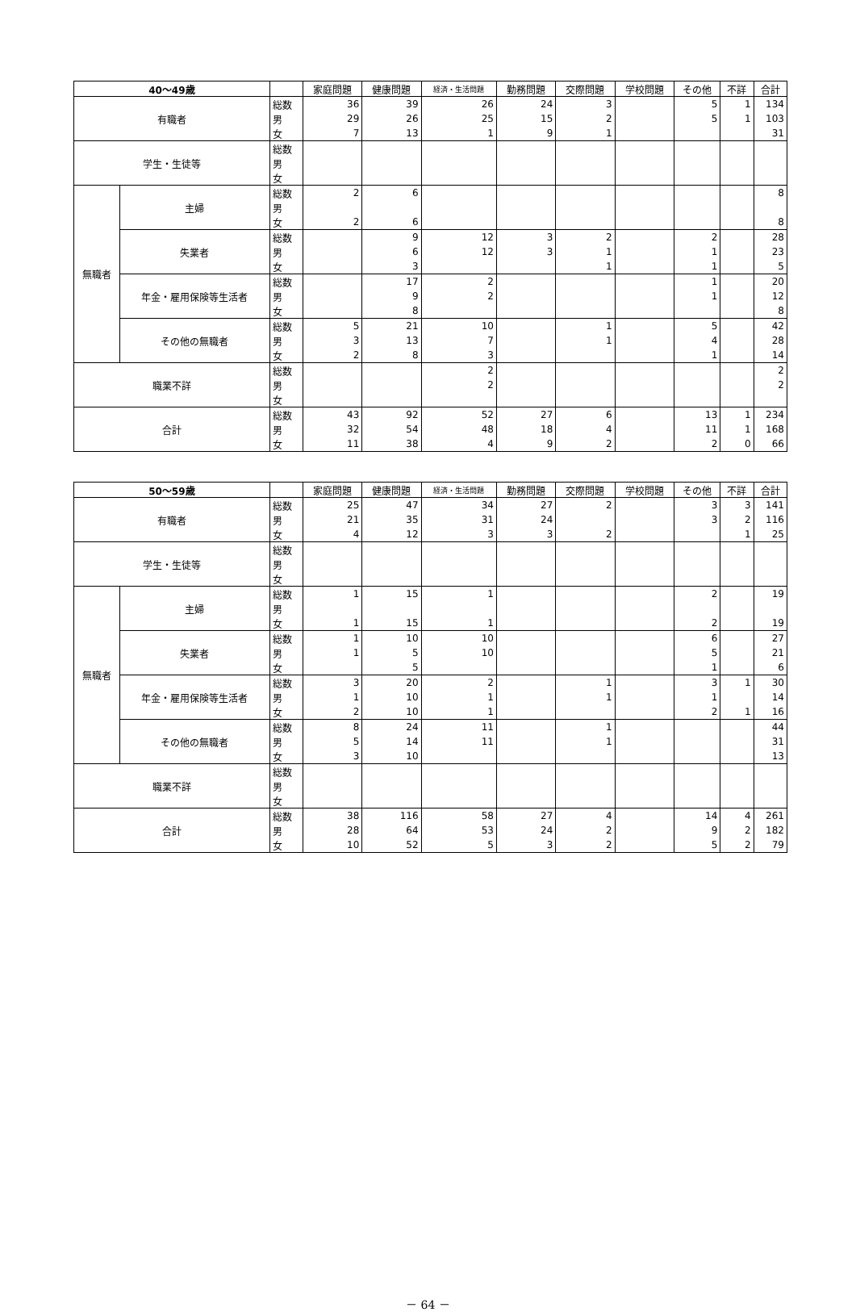| 40～49歳 | | | 家庭問題 | 健康問題 | 経済・生活問題 | 勤務問題 | 交際問題 | 学校問題 | その他 | 不詳 | 合計 |
| --- | --- | --- | --- | --- | --- | --- | --- | --- | --- | --- | --- |
| 有職者 | | 総数 | 36 | 39 | 26 | 24 | 3 | | 5 | 1 | 134 |
| | | 男 | 29 | 26 | 25 | 15 | 2 | | 5 | 1 | 103 |
| | | 女 | 7 | 13 | 1 | 9 | 1 | | | | 31 |
| 学生・生徒等 | | 総数 | | | | | | | | | |
| | | 男 | | | | | | | | | |
| | | 女 | | | | | | | | | |
| 無職者 | 主婦 | 総数 | 2 | 6 | | | | | | | 8 |
| | | 男 | | | | | | | | | |
| | | 女 | 2 | 6 | | | | | | | 8 |
| | 失業者 | 総数 | | 9 | 12 | 3 | 2 | | 2 | | 28 |
| | | 男 | | 6 | 12 | 3 | 1 | | 1 | | 23 |
| | | 女 | | 3 | | | 1 | | 1 | | 5 |
| | 年金・雇用保険等生活者 | 総数 | | 17 | 2 | | | | 1 | | 20 |
| | | 男 | | 9 | 2 | | | | 1 | | 12 |
| | | 女 | | 8 | | | | | | | 8 |
| | その他の無職者 | 総数 | 5 | 21 | 10 | | 1 | | 5 | | 42 |
| | | 男 | 3 | 13 | 7 | | 1 | | 4 | | 28 |
| | | 女 | 2 | 8 | 3 | | | | 1 | | 14 |
| 職業不詳 | | 総数 | | | 2 | | | | | | 2 |
| | | 男 | | | 2 | | | | | | 2 |
| | | 女 | | | | | | | | | |
| 合計 | | 総数 | 43 | 92 | 52 | 27 | 6 | | 13 | 1 | 234 |
| | | 男 | 32 | 54 | 48 | 18 | 4 | | 11 | 1 | 168 |
| | | 女 | 11 | 38 | 4 | 9 | 2 | | 2 | 0 | 66 |
| 50～59歳 | | | 家庭問題 | 健康問題 | 経済・生活問題 | 勤務問題 | 交際問題 | 学校問題 | その他 | 不詳 | 合計 |
| --- | --- | --- | --- | --- | --- | --- | --- | --- | --- | --- | --- |
| 有職者 | | 総数 | 25 | 47 | 34 | 27 | 2 | | 3 | 3 | 141 |
| | | 男 | 21 | 35 | 31 | 24 | | | 3 | 2 | 116 |
| | | 女 | 4 | 12 | 3 | 3 | 2 | | | 1 | 25 |
| 学生・生徒等 | | 総数 | | | | | | | | | |
| | | 男 | | | | | | | | | |
| | | 女 | | | | | | | | | |
| 無職者 | 主婦 | 総数 | 1 | 15 | 1 | | | | 2 | | 19 |
| | | 男 | | | | | | | | | |
| | | 女 | 1 | 15 | 1 | | | | 2 | | 19 |
| | 失業者 | 総数 | 1 | 10 | 10 | | | | 6 | | 27 |
| | | 男 | 1 | 5 | 10 | | | | 5 | | 21 |
| | | 女 | | 5 | | | | | 1 | | 6 |
| | 年金・雇用保険等生活者 | 総数 | 3 | 20 | 2 | | 1 | | 3 | 1 | 30 |
| | | 男 | 1 | 10 | 1 | | 1 | | 1 | | 14 |
| | | 女 | 2 | 10 | 1 | | | | 2 | 1 | 16 |
| | その他の無職者 | 総数 | 8 | 24 | 11 | | 1 | | | | 44 |
| | | 男 | 5 | 14 | 11 | | 1 | | | | 31 |
| | | 女 | 3 | 10 | | | | | | | 13 |
| 職業不詳 | | 総数 | | | | | | | | | |
| | | 男 | | | | | | | | | |
| | | 女 | | | | | | | | | |
| 合計 | | 総数 | 38 | 116 | 58 | 27 | 4 | | 14 | 4 | 261 |
| | | 男 | 28 | 64 | 53 | 24 | 2 | | 9 | 2 | 182 |
| | | 女 | 10 | 52 | 5 | 3 | 2 | | 5 | 2 | 79 |
－ 64 －